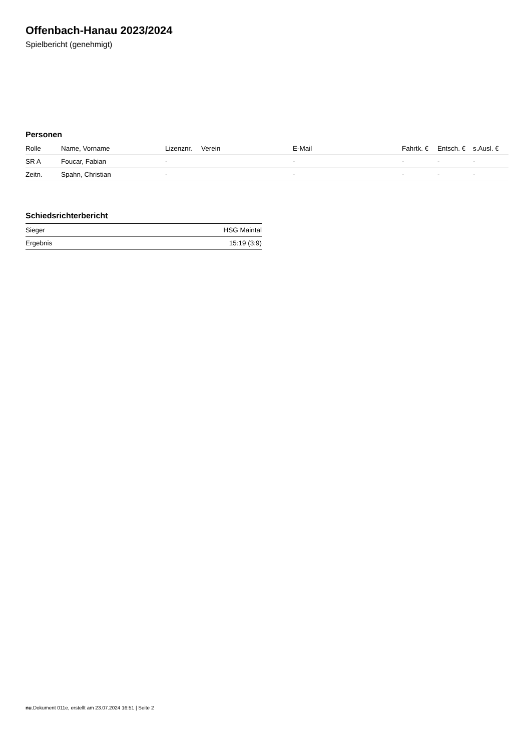Offenbach-Hanau 2023/2024
Spielbericht (genehmigt)
Personen
| Rolle | Name, Vorname | Lizenznr. | Verein | E-Mail | Fahrtk. € | Entsch. € | s.Ausl. € |
| --- | --- | --- | --- | --- | --- | --- | --- |
| SR A | Foucar, Fabian | - | | - | - | - | - |
| Zeitn. | Spahn, Christian | - | | - | - | - | - |
Schiedsrichterbericht
| Sieger | HSG Maintal |
| Ergebnis | 15:19 (3:9) |
nu.Dokument 011e, erstellt am 23.07.2024 16:51 | Seite 2